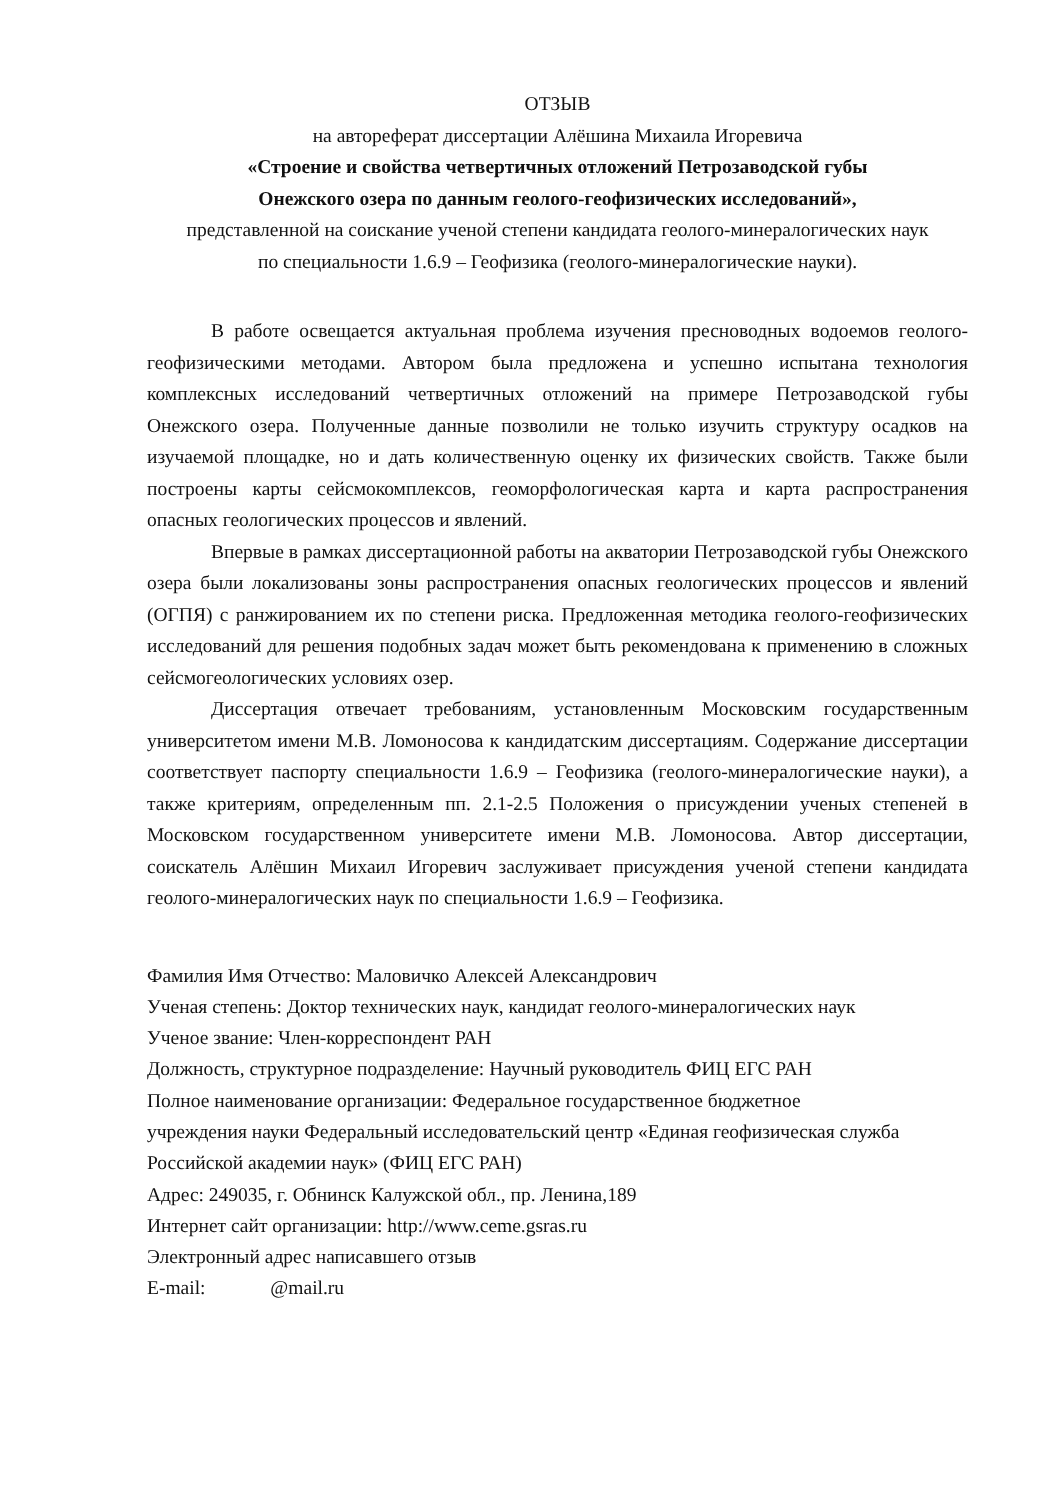ОТЗЫВ
на автореферат диссертации Алёшина Михаила Игоревича
«Строение и свойства четвертичных отложений Петрозаводской губы
Онежского озера по данным геолого-геофизических исследований»,
представленной на соискание ученой степени кандидата геолого-минералогических наук
по специальности 1.6.9 – Геофизика (геолого-минералогические науки).
В работе освещается актуальная проблема изучения пресноводных водоемов геолого-геофизическими методами. Автором была предложена и успешно испытана технология комплексных исследований четвертичных отложений на примере Петрозаводской губы Онежского озера. Полученные данные позволили не только изучить структуру осадков на изучаемой площадке, но и дать количественную оценку их физических свойств. Также были построены карты сейсмокомплексов, геоморфологическая карта и карта распространения опасных геологических процессов и явлений.
Впервые в рамках диссертационной работы на акватории Петрозаводской губы Онежского озера были локализованы зоны распространения опасных геологических процессов и явлений (ОГПЯ) с ранжированием их по степени риска. Предложенная методика геолого-геофизических исследований для решения подобных задач может быть рекомендована к применению в сложных сейсмогеологических условиях озер.
Диссертация отвечает требованиям, установленным Московским государственным университетом имени М.В. Ломоносова к кандидатским диссертациям. Содержание диссертации соответствует паспорту специальности 1.6.9 – Геофизика (геолого-минералогические науки), а также критериям, определенным пп. 2.1-2.5 Положения о присуждении ученых степеней в Московском государственном университете имени М.В. Ломоносова. Автор диссертации, соискатель Алёшин Михаил Игоревич заслуживает присуждения ученой степени кандидата геолого-минералогических наук по специальности 1.6.9 – Геофизика.
Фамилия Имя Отчество: Маловичко Алексей Александрович
Ученая степень: Доктор технических наук, кандидат геолого-минералогических наук
Ученое звание: Член-корреспондент РАН
Должность, структурное подразделение: Научный руководитель ФИЦ ЕГС РАН
Полное наименование организации: Федеральное государственное бюджетное
учреждения науки Федеральный исследовательский центр «Единая геофизическая служба
Российской академии наук» (ФИЦ ЕГС РАН)
Адрес: 249035, г. Обнинск Калужской обл., пр. Ленина,189
Интернет сайт организации: http://www.ceme.gsras.ru
Электронный адрес написавшего отзыв
E-mail: @mail.ru